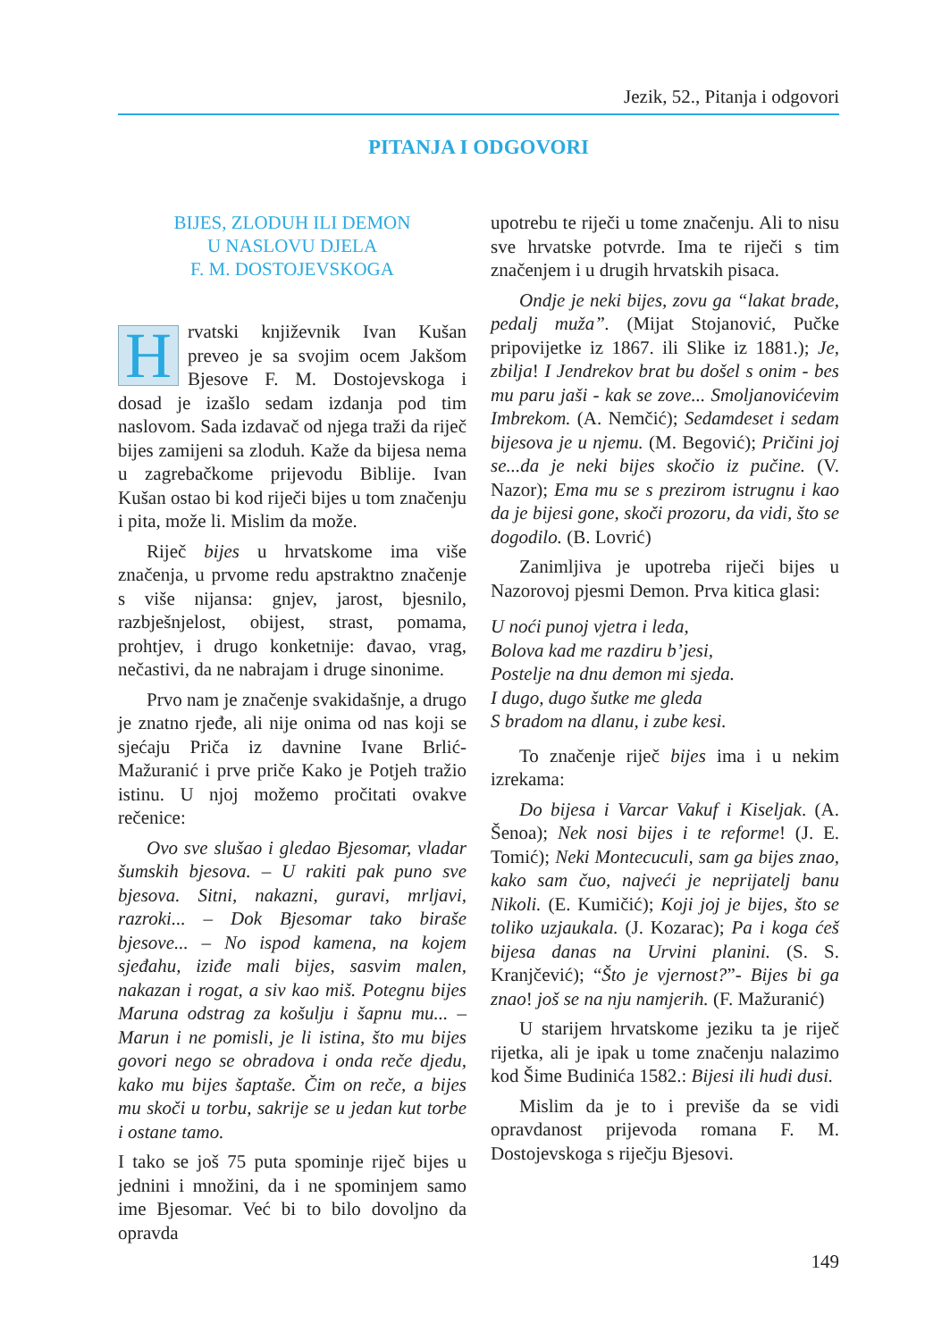Jezik, 52., Pitanja i odgovori
PITANJA I ODGOVORI
BIJES, ZLODUH ILI DEMON
U NASLOVU DJELA
F. M. DOSTOJEVSKOGA
Hrvatski književnik Ivan Kušan preveo je sa svojim ocem Jakšom Bjesove F. M. Dostojevskoga i dosad je izašlo sedam izdanja pod tim naslovom. Sada izdavač od njega traži da riječ bijes zamijeni sa zloduh. Kaže da bijesa nema u zagrebačkome prijevodu Biblije. Ivan Kušan ostao bi kod riječi bijes u tom značenju i pita, može li. Mislim da može.
Riječ bijes u hrvatskome ima više značenja, u prvome redu apstraktno značenje s više nijansa: gnjev, jarost, bjesnilo, razbješnjelost, obijest, strast, pomama, prohtjev, i drugo konketnije: đavao, vrag, nečastivi, da ne nabrajam i druge sinonime.
Prvo nam je značenje svakidašnje, a drugo je znatno rjeđe, ali nije onima od nas koji se sjećaju Priča iz davnine Ivane Brlić-Mažuranić i prve priče Kako je Potjeh tražio istinu. U njoj možemo pročitati ovakve rečenice:
Ovo sve slušao i gledao Bjesomar, vladar šumskih bjesova. – U rakiti pak puno sve bjesova. Sitni, nakazni, guravi, mrljavi, razroki... – Dok Bjesomar tako biraše bjesove... – No ispod kamena, na kojem sjeđahu, iziđe mali bijes, sasvim malen, nakazan i rogat, a siv kao miš. Potegnu bijes Maruna odstrag za košulju i šapnu mu... – Marun i ne pomisli, je li istina, što mu bijes govori nego se obradova i onda reče djedu, kako mu bijes šaptaše. Čim on reče, a bijes mu skoči u torbu, sakrije se u jedan kut torbe i ostane tamo.
I tako se još 75 puta spominje riječ bijes u jednini i množini, da i ne spominjem samo ime Bjesomar. Već bi to bilo dovoljno da opravda
upotrebu te riječi u tome značenju. Ali to nisu sve hrvatske potvrde. Ima te riječi s tim značenjem i u drugih hrvatskih pisaca.
Ondje je neki bijes, zovu ga “lakat brade, pedalj muža”. (Mijat Stojanović, Pučke pripovijetke iz 1867. ili Slike iz 1881.); Je, zbilja! I Jendrekov brat bu došel s onim - bes mu paru jaši - kak se zove... Smoljanovićevim Imbrekom. (A. Nemčić); Sedamdeset i sedam bijesova je u njemu. (M. Begović); Pričini joj se...da je neki bijes skočio iz pučine. (V. Nazor); Ema mu se s prezirom istrugnu i kao da je bijesi gone, skoči prozoru, da vidi, što se dogodilo. (B. Lovrić)
Zanimljiva je upotreba riječi bijes u Nazorovoj pjesmi Demon. Prva kitica glasi:
U noći punoj vjetra i leda,
Bolova kad me razdiru b’jesi,
Postelje na dnu demon mi sjeda.
I dugo, dugo šutke me gleda
S bradom na dlanu, i zube kesi.
To značenje riječ bijes ima i u nekim izrekama:
Do bijesa i Varcar Vakuf i Kiseljak. (A. Šenoa); Nek nosi bijes i te reforme! (J. E. Tomić); Neki Montecuculi, sam ga bijes znao, kako sam čuo, najveći je neprijatelj banu Nikoli. (E. Kumičić); Koji joj je bijes, što se toliko uzjaukala. (J. Kozarac); Pa i koga ćeš bijesa danas na Urvini planini. (S. S. Kranjčević); “Što je vjernost?”- Bijes bi ga znao! još se na nju namjerih. (F. Mažuranić)
U starijem hrvatskome jeziku ta je riječ rijetka, ali je ipak u tome značenju nalazimo kod Šime Budinića 1582.: Bijesi ili hudi dusi.
Mislim da je to i previše da se vidi opravdanost prijevoda romana F. M. Dostojevskoga s riječju Bjesovi.
149